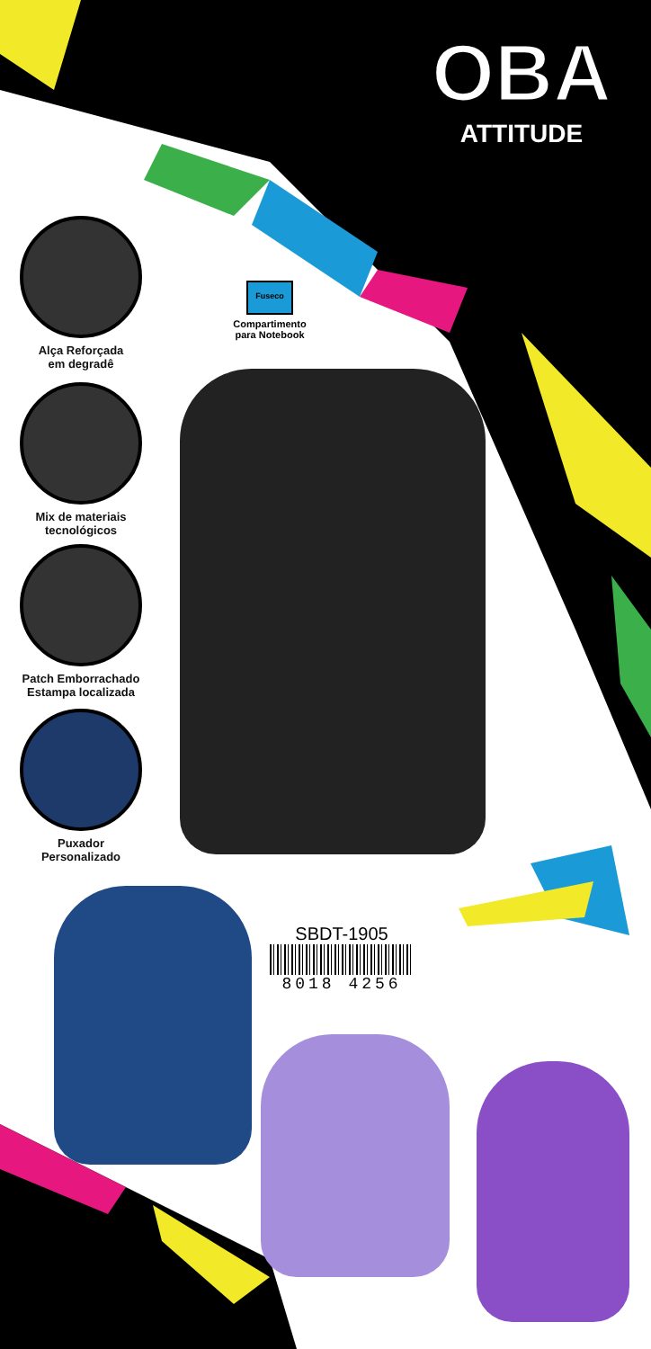OBA
ATTITUDE
Alça Reforçada
em degradê
Mix de materiais
tecnológicos
Patch Emborrachado
Estampa localizada
Puxador
Personalizado
Fuseco
Compartimento
para Notebook
SBDT-1905
8018 4256